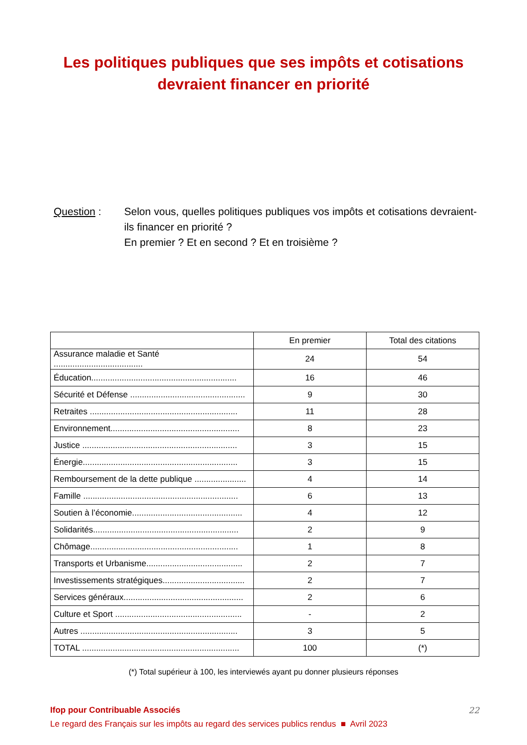Les politiques publiques que ses impôts et cotisations
devraient financer en priorité
Question : Selon vous, quelles politiques publiques vos impôts et cotisations devraient-ils financer en priorité ?
En premier ? Et en second ? Et en troisième ?
| | En premier | Total des citations |
| --- | --- | --- |
| Assurance maladie et Santé ...................................... | 24 | 54 |
| Éducation.............................................................. | 16 | 46 |
| Sécurité et Défense ................................................. | 9 | 30 |
| Retraites ............................................................... | 11 | 28 |
| Environnement....................................................... | 8 | 23 |
| Justice .................................................................. | 3 | 15 |
| Énergie.................................................................. | 3 | 15 |
| Remboursement de la dette publique ...................... | 4 | 14 |
| Famille .................................................................. | 6 | 13 |
| Soutien à l’économie............................................... | 4 | 12 |
| Solidarités.............................................................. | 2 | 9 |
| Chômage............................................................... | 1 | 8 |
| Transports et Urbanisme......................................... | 2 | 7 |
| Investissements stratégiques................................... | 2 | 7 |
| Services généraux................................................... | 2 | 6 |
| Culture et Sport ...................................................... | - | 2 |
| Autres ................................................................... | 3 | 5 |
| TOTAL ................................................................... | 100 | (*) |
(*) Total supérieur à 100, les interviewés ayant pu donner plusieurs réponses
Ifop pour Contribuable Associés 22
Le regard des Français sur les impôts au regard des services publics rendus ■ Avril 2023